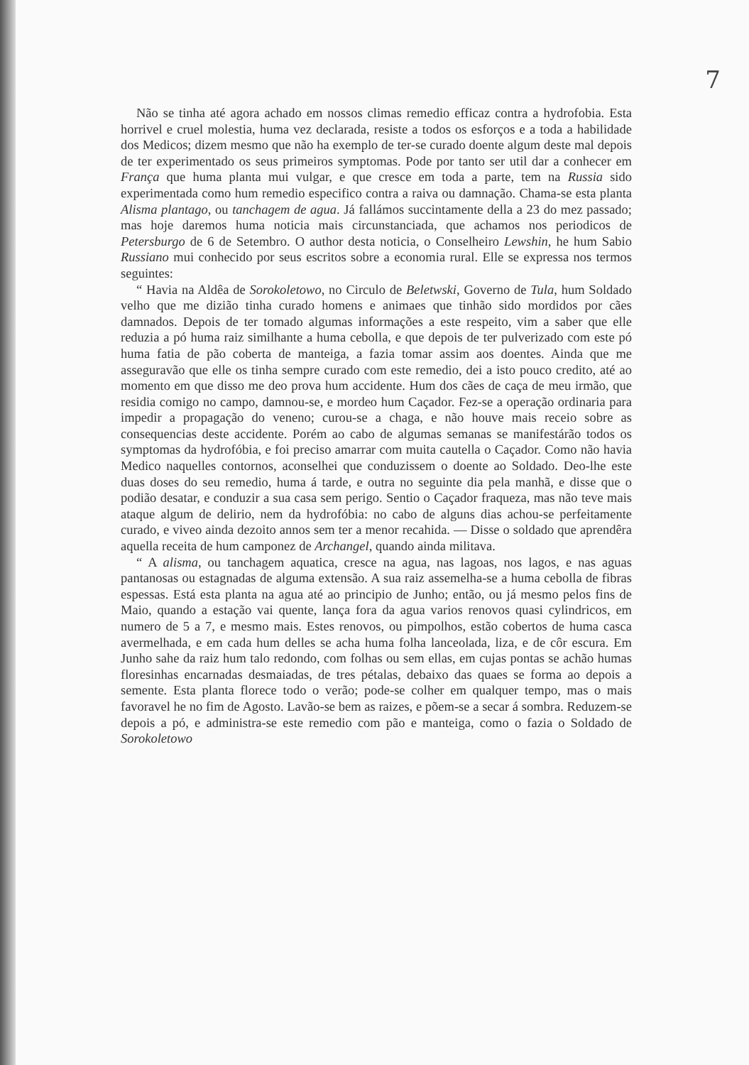7
Não se tinha até agora achado em nossos climas remedio efficaz contra a hydrofobia. Esta horrivel e cruel molestia, huma vez declarada, resiste a todos os esforços e a toda a habilidade dos Medicos; dizem mesmo que não ha exemplo de ter-se curado doente algum deste mal depois de ter experimentado os seus primeiros symptomas. Pode por tanto ser util dar a conhecer em França que huma planta mui vulgar, e que cresce em toda a parte, tem na Russia sido experimentada como hum remedio especifico contra a raiva ou damnação. Chama-se esta planta Alisma plantago, ou tanchagem de agua. Já fallámos succintamente della a 23 do mez passado; mas hoje daremos huma noticia mais circunstanciada, que achamos nos periodicos de Petersburgo de 6 de Setembro. O author desta noticia, o Conselheiro Lewshin, he hum Sabio Russiano mui conhecido por seus escritos sobre a economia rural. Elle se expressa nos termos seguintes:
“ Havia na Aldêa de Sorokoletowo, no Circulo de Beletwski, Governo de Tula, hum Soldado velho que me dizião tinha curado homens e animaes que tinhão sido mordidos por cães damnados. Depois de ter tomado algumas informações a este respeito, vim a saber que elle reduzia a pó huma raiz similhante a huma cebolla, e que depois de ter pulverizado com este pó huma fatia de pão coberta de manteiga, a fazia tomar assim aos doentes. Ainda que me asseguravão que elle os tinha sempre curado com este remedio, dei a isto pouco credito, até ao momento em que disso me deo prova hum accidente. Hum dos cães de caça de meu irmão, que residia comigo no campo, damnou-se, e mordeo hum Caçador. Fez-se a operação ordinaria para impedir a propagação do veneno; curou-se a chaga, e não houve mais receio sobre as consequencias deste accidente. Porém ao cabo de algumas semanas se manifestárão todos os symptomas da hydrofóbia, e foi preciso amarrar com muita cautella o Caçador. Como não havia Medico naquelles contornos, aconselhei que conduzissem o doente ao Soldado. Deo-lhe este duas doses do seu remedio, huma á tarde, e outra no seguinte dia pela manhã, e disse que o podião desatar, e conduzir a sua casa sem perigo. Sentio o Caçador fraqueza, mas não teve mais ataque algum de delirio, nem da hydrofóbia: no cabo de alguns dias achou-se perfeitamente curado, e viveo ainda dezoito annos sem ter a menor recahida. — Disse o soldado que aprendêra aquella receita de hum camponez de Archangel, quando ainda militava.
“ A alisma, ou tanchagem aquatica, cresce na agua, nas lagoas, nos lagos, e nas aguas pantanosas ou estagnadas de alguma extensão. A sua raiz assemelha-se a huma cebolla de fibras espessas. Está esta planta na agua até ao principio de Junho; então, ou já mesmo pelos fins de Maio, quando a estação vai quente, lança fora da agua varios renovos quasi cylindricos, em numero de 5 a 7, e mesmo mais. Estes renovos, ou pimpolhos, estão cobertos de huma casca avermelhada, e em cada hum delles se acha huma folha lanceolada, liza, e de côr escura. Em Junho sahe da raiz hum talo redondo, com folhas ou sem ellas, em cujas pontas se achão humas floresinhas encarnadas desmaiadas, de tres pétalas, debaixo das quaes se forma ao depois a semente. Esta planta florece todo o verão; pode-se colher em qualquer tempo, mas o mais favoravel he no fim de Agosto. Lavão-se bem as raizes, e põem-se a secar á sombra. Reduzem-se depois a pó, e administra-se este remedio com pão e manteiga, como o fazia o Soldado de Sorokoletowo